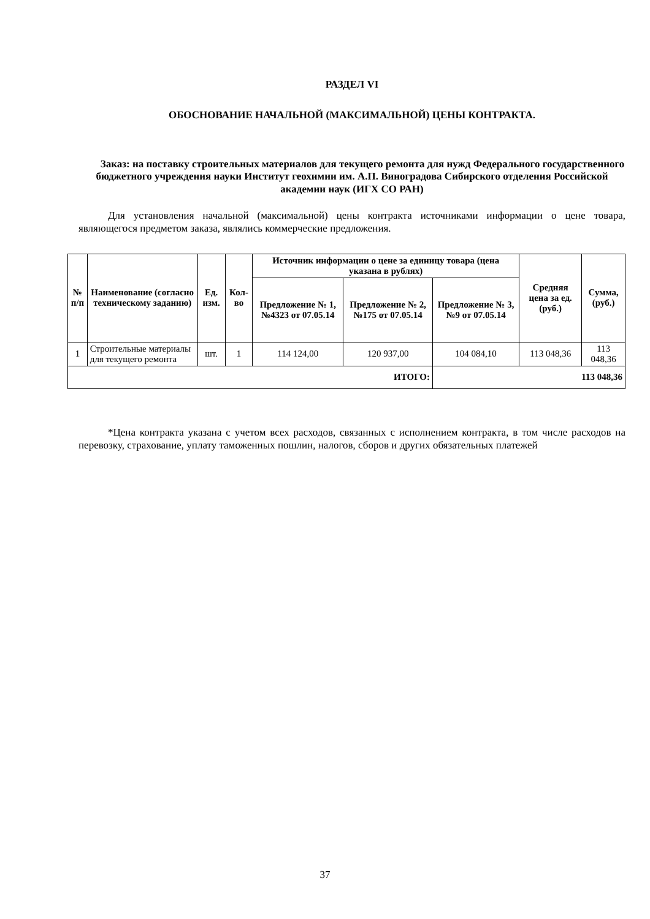РАЗДЕЛ VI
ОБОСНОВАНИЕ НАЧАЛЬНОЙ (МАКСИМАЛЬНОЙ) ЦЕНЫ КОНТРАКТА.
Заказ: на поставку строительных материалов для текущего ремонта для нужд Федерального государственного бюджетного учреждения науки Институт геохимии им. А.П. Виноградова Сибирского отделения Российской академии наук (ИГХ СО РАН)
Для установления начальной (максимальной) цены контракта источниками информации о цене товара, являющегося предметом заказа, являлись коммерческие предложения.
| № п/п | Наименование (согласно техническому заданию) | Ед. изм. | Кол-во | Источник информации о цене за единицу товара (цена указана в рублях) | | | Средняя цена за ед. (руб.) | Сумма, (руб.) |
| --- | --- | --- | --- | --- | --- | --- | --- | --- |
| | | | | Предложение № 1, №4323 от 07.05.14 | Предложение № 2, №175 от 07.05.14 | Предложение № 3, №9 от 07.05.14 | | |
| 1 | Строительные материалы для текущего ремонта | шт. | 1 | 114 124,00 | 120 937,00 | 104 084,10 | 113 048,36 | 113 048,36 |
| ИТОГО: | | | | | | 113 048,36 | | |
*Цена контракта указана с учетом всех расходов, связанных с исполнением контракта, в том числе расходов на перевозку, страхование, уплату таможенных пошлин, налогов, сборов и других обязательных платежей
37